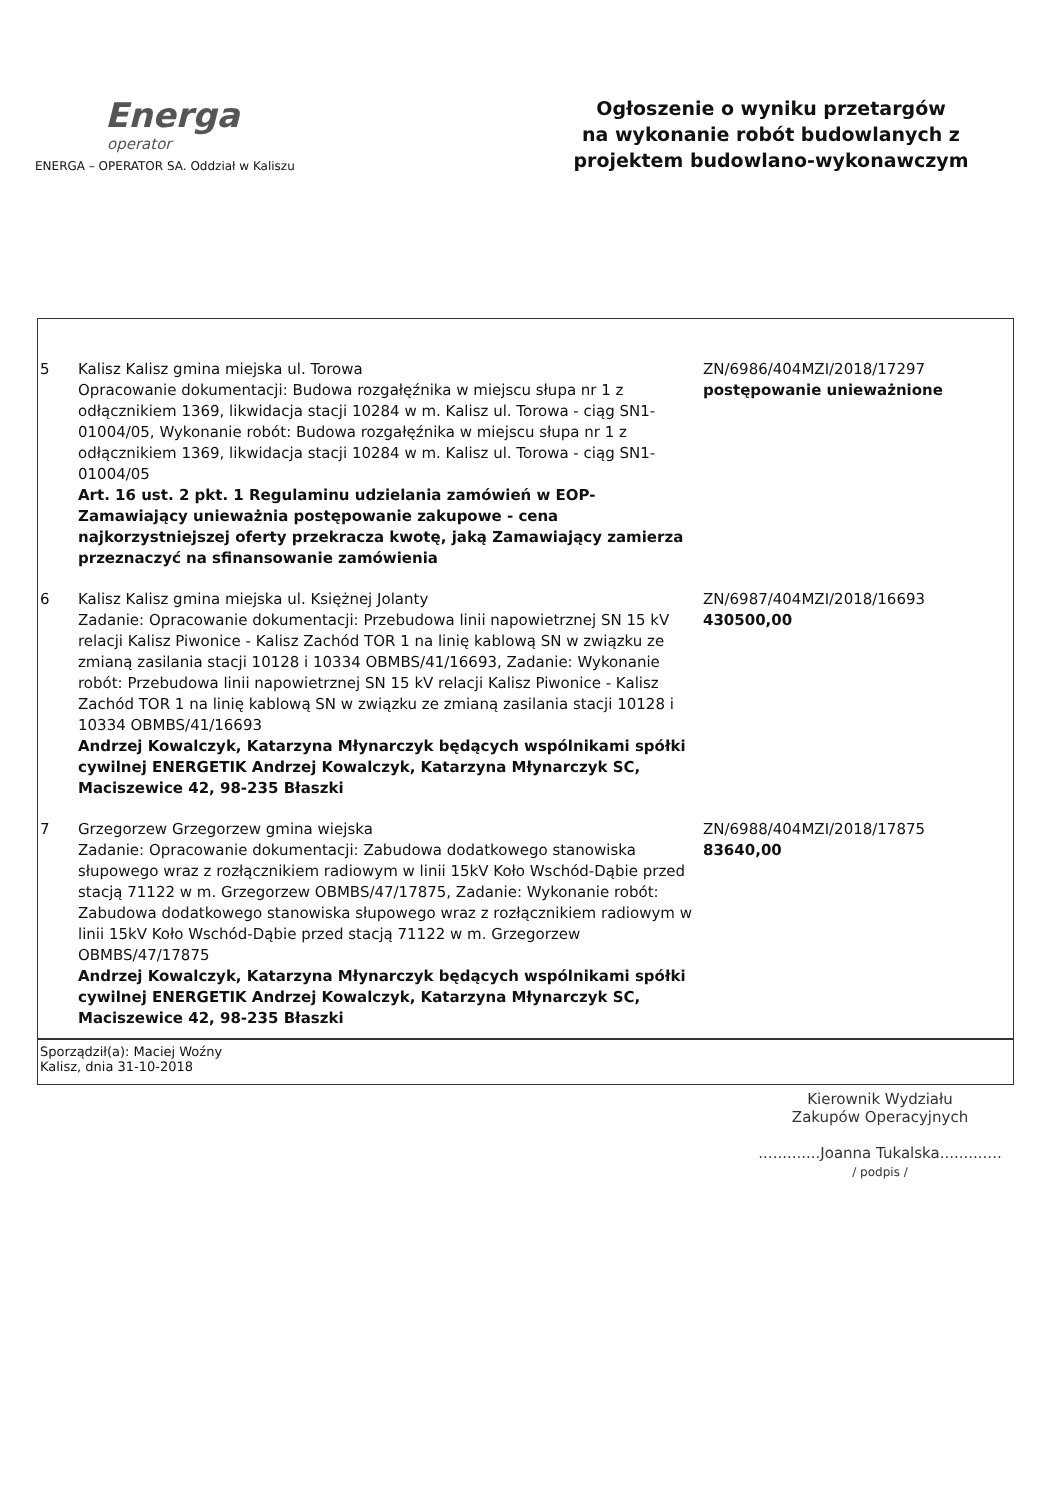Energa
operator
ENERGA – OPERATOR SA. Oddział w Kaliszu
Ogłoszenie o wyniku przetargów
na wykonanie robót budowlanych z
projektem budowlano-wykonawczym
| 5 | Kalisz Kalisz gmina miejska ul. Torowa Opracowanie dokumentacji: Budowa rozgałęźnika w miejscu słupa nr 1 z odłącznikiem 1369, likwidacja stacji 10284 w m. Kalisz ul. Torowa - ciąg SN1-01004/05, Wykonanie robót: Budowa rozgałęźnika w miejscu słupa nr 1 z odłącznikiem 1369, likwidacja stacji 10284 w m. Kalisz ul. Torowa - ciąg SN1-01004/05 Art. 16 ust. 2 pkt. 1 Regulaminu udzielania zamówień w EOP-Zamawiający unieważnia postępowanie zakupowe - cena najkorzystniejszej oferty przekracza kwotę, jaką Zamawiający zamierza przeznaczyć na sfinansowanie zamówienia | ZN/6986/404MZI/2018/17297 postępowanie unieważnione |
| 6 | Kalisz Kalisz gmina miejska ul. Księżnej Jolanty Zadanie: Opracowanie dokumentacji: Przebudowa linii napowietrznej SN 15 kV relacji Kalisz Piwonice - Kalisz Zachód TOR 1 na linię kablową SN w związku ze zmianą zasilania stacji 10128 i 10334 OBMBS/41/16693, Zadanie: Wykonanie robót: Przebudowa linii napowietrznej SN 15 kV relacji Kalisz Piwonice - Kalisz Zachód TOR 1 na linię kablową SN w związku ze zmianą zasilania stacji 10128 i 10334 OBMBS/41/16693 Andrzej Kowalczyk, Katarzyna Młynarczyk będących wspólnikami spółki cywilnej ENERGETIK Andrzej Kowalczyk, Katarzyna Młynarczyk SC, Maciszewice 42, 98-235 Błaszki | ZN/6987/404MZI/2018/16693 430500,00 |
| 7 | Grzegorzew Grzegorzew gmina wiejska Zadanie: Opracowanie dokumentacji: Zabudowa dodatkowego stanowiska słupowego wraz z rozłącznikiem radiowym w linii 15kV Koło Wschód-Dąbie przed stacją 71122 w m. Grzegorzew OBMBS/47/17875, Zadanie: Wykonanie robót: Zabudowa dodatkowego stanowiska słupowego wraz z rozłącznikiem radiowym w linii 15kV Koło Wschód-Dąbie przed stacją 71122 w m. Grzegorzew OBMBS/47/17875 Andrzej Kowalczyk, Katarzyna Młynarczyk będących wspólnikami spółki cywilnej ENERGETIK Andrzej Kowalczyk, Katarzyna Młynarczyk SC, Maciszewice 42, 98-235 Błaszki | ZN/6988/404MZI/2018/17875 83640,00 |
Sporządził(a): Maciej Woźny
Kalisz, dnia 31-10-2018
Kierownik Wydziału
Zakupów Operacyjnych
.............Joanna Tukalska.............
/ podpis /